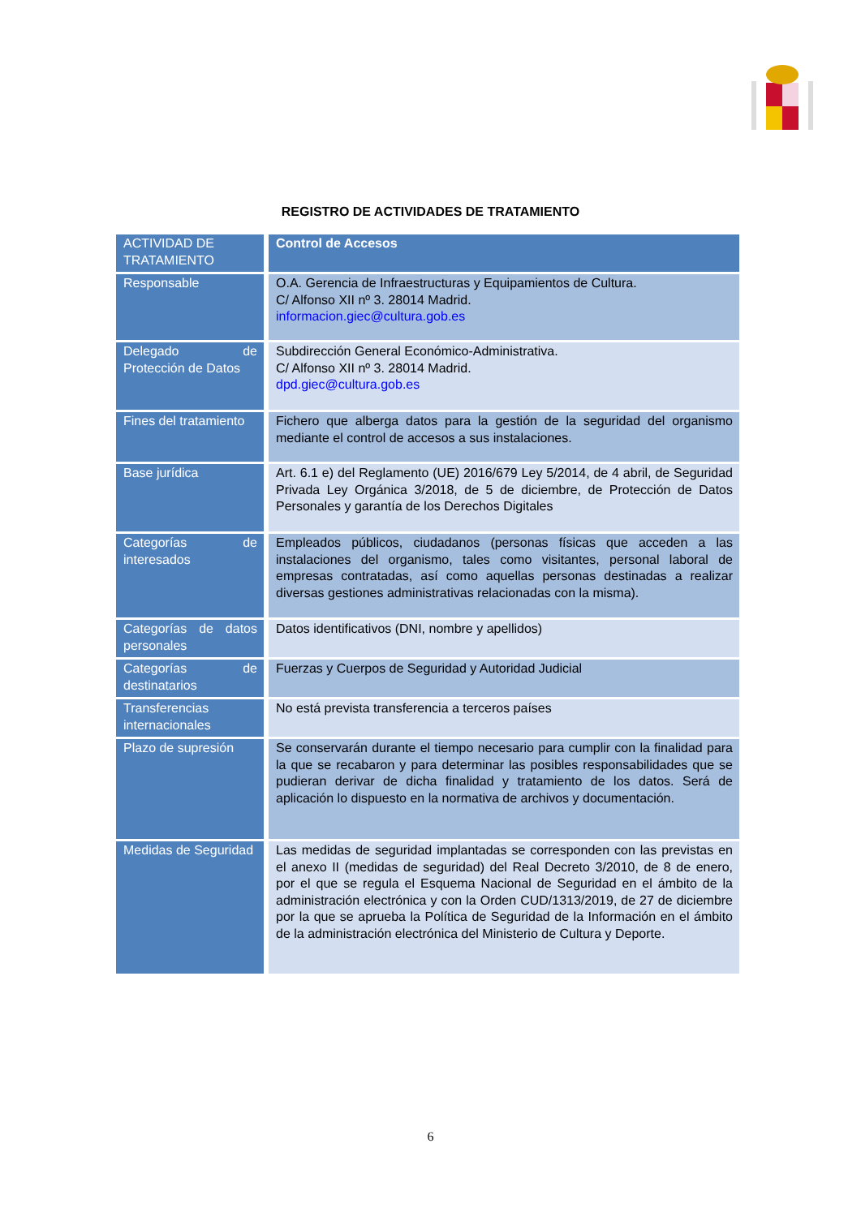REGISTRO DE ACTIVIDADES DE TRATAMIENTO
| ACTIVIDAD DE TRATAMIENTO | Control de Accesos |
| --- | --- |
| Responsable | O.A. Gerencia de Infraestructuras y Equipamientos de Cultura. C/ Alfonso XII nº 3. 28014 Madrid. informacion.giec@cultura.gob.es |
| Delegado de Protección de Datos | Subdirección General Económico-Administrativa. C/ Alfonso XII nº 3. 28014 Madrid. dpd.giec@cultura.gob.es |
| Fines del tratamiento | Fichero que alberga datos para la gestión de la seguridad del organismo mediante el control de accesos a sus instalaciones. |
| Base jurídica | Art. 6.1 e) del Reglamento (UE) 2016/679 Ley 5/2014, de 4 abril, de Seguridad Privada Ley Orgánica 3/2018, de 5 de diciembre, de Protección de Datos Personales y garantía de los Derechos Digitales |
| Categorías de interesados | Empleados públicos, ciudadanos (personas físicas que acceden a las instalaciones del organismo, tales como visitantes, personal laboral de empresas contratadas, así como aquellas personas destinadas a realizar diversas gestiones administrativas relacionadas con la misma). |
| Categorías de datos personales | Datos identificativos (DNI, nombre y apellidos) |
| Categorías de destinatarios | Fuerzas y Cuerpos de Seguridad y Autoridad Judicial |
| Transferencias internacionales | No está prevista transferencia a terceros países |
| Plazo de supresión | Se conservarán durante el tiempo necesario para cumplir con la finalidad para la que se recabaron y para determinar las posibles responsabilidades que se pudieran derivar de dicha finalidad y tratamiento de los datos. Será de aplicación lo dispuesto en la normativa de archivos y documentación. |
| Medidas de Seguridad | Las medidas de seguridad implantadas se corresponden con las previstas en el anexo II (medidas de seguridad) del Real Decreto 3/2010, de 8 de enero, por el que se regula el Esquema Nacional de Seguridad en el ámbito de la administración electrónica y con la Orden CUD/1313/2019, de 27 de diciembre por la que se aprueba la Política de Seguridad de la Información en el ámbito de la administración electrónica del Ministerio de Cultura y Deporte. |
6